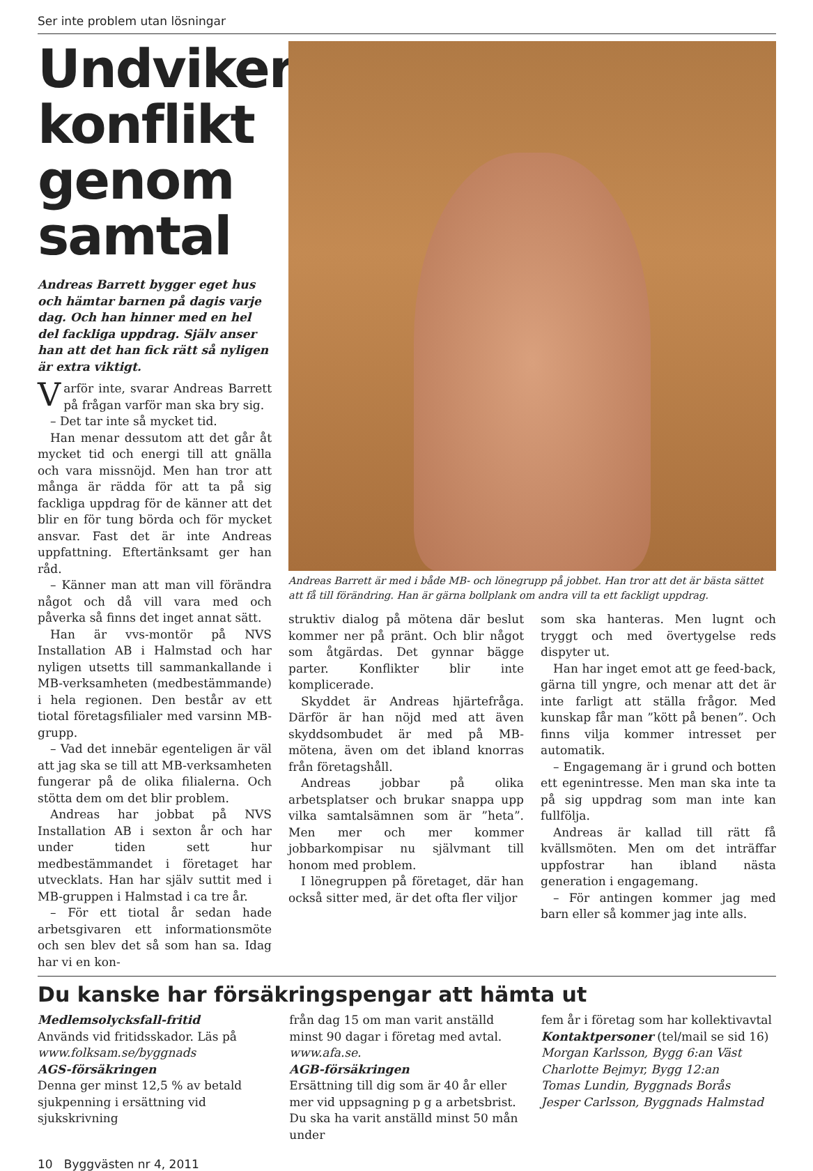Ser inte problem utan lösningar
Undviker konflikt genom samtal
Andreas Barrett bygger eget hus och hämtar barnen på dagis varje dag. Och han hinner med en hel del fackliga uppdrag. Själv anser han att det han fick rätt så nyligen är extra viktigt.
Varför inte, svarar Andreas Barrett på frågan varför man ska bry sig.
– Det tar inte så mycket tid.
Han menar dessutom att det går åt mycket tid och energi till att gnälla och vara missnöjd. Men han tror att många är rädda för att ta på sig fackliga uppdrag för de känner att det blir en för tung börda och för mycket ansvar. Fast det är inte Andreas uppfattning. Eftertänksamt ger han råd.
– Känner man att man vill förändra något och då vill vara med och påverka så finns det inget annat sätt.
Han är vvs-montör på NVS Installation AB i Halmstad och har nyligen utsetts till sammankallande i MB-verksamheten (medbestämmande) i hela regionen. Den består av ett tiotal företagsfilialer med varsinn MB-grupp.
– Vad det innebär egenteligen är väl att jag ska se till att MB-verksamheten fungerar på de olika filialerna. Och stötta dem om det blir problem.
Andreas har jobbat på NVS Installation AB i sexton år och har under tiden sett hur medbestämmandet i företaget har utvecklats. Han har själv suttit med i MB-gruppen i Halmstad i ca tre år.
– För ett tiotal år sedan hade arbetsgivaren ett informationsmöte och sen blev det så som han sa. Idag har vi en kon-
Andreas Barrett är med i både MB- och lönegrupp på jobbet. Han tror att det är bästa sättet att få till förändring. Han är gärna bollplank om andra vill ta ett fackligt uppdrag.
struktiv dialog på mötena där beslut kommer ner på pränt. Och blir något som åtgärdas. Det gynnar bägge parter. Konflikter blir inte komplicerade.
Skyddet är Andreas hjärtefråga. Därför är han nöjd med att även skyddsombudet är med på MB-mötena, även om det ibland knorras från företagshåll.
Andreas jobbar på olika arbetsplatser och brukar snappa upp vilka samtalsämnen som är ”heta”. Men mer och mer kommer jobbarkompisar nu självmant till honom med problem.
I lönegruppen på företaget, där han också sitter med, är det ofta fler viljor
som ska hanteras. Men lugnt och tryggt och med övertygelse reds dispyter ut.
Han har inget emot att ge feed-back, gärna till yngre, och menar att det är inte farligt att ställa frågor. Med kunskap får man ”kött på benen”. Och finns vilja kommer intresset per automatik.
– Engagemang är i grund och botten ett egenintresse. Men man ska inte ta på sig uppdrag som man inte kan fullfölja.
Andreas är kallad till rätt få kvällsmöten. Men om det inträffar uppfostrar han ibland nästa generation i engagemang.
– För antingen kommer jag med barn eller så kommer jag inte alls.
Du kanske har försäkringspengar att hämta ut
Medlemsolycksfall-fritid
Används vid fritidsskador. Läs på www.folksam.se/byggnads
AGS-försäkringen
Denna ger minst 12,5 % av betald sjukpenning i ersättning vid sjukskrivning
från dag 15 om man varit anställd minst 90 dagar i företag med avtal. www.afa.se.
AGB-försäkringen
Ersättning till dig som är 40 år eller mer vid uppsagning p g a arbetsbrist. Du ska ha varit anställd minst 50 mån under
fem år i företag som har kollektivavtal
Kontaktpersoner (tel/mail se sid 16)
Morgan Karlsson, Bygg 6:an Väst
Charlotte Bejmyr, Bygg 12:an
Tomas Lundin, Byggnads Borås
Jesper Carlsson, Byggnads Halmstad
10 Byggvästen nr 4, 2011